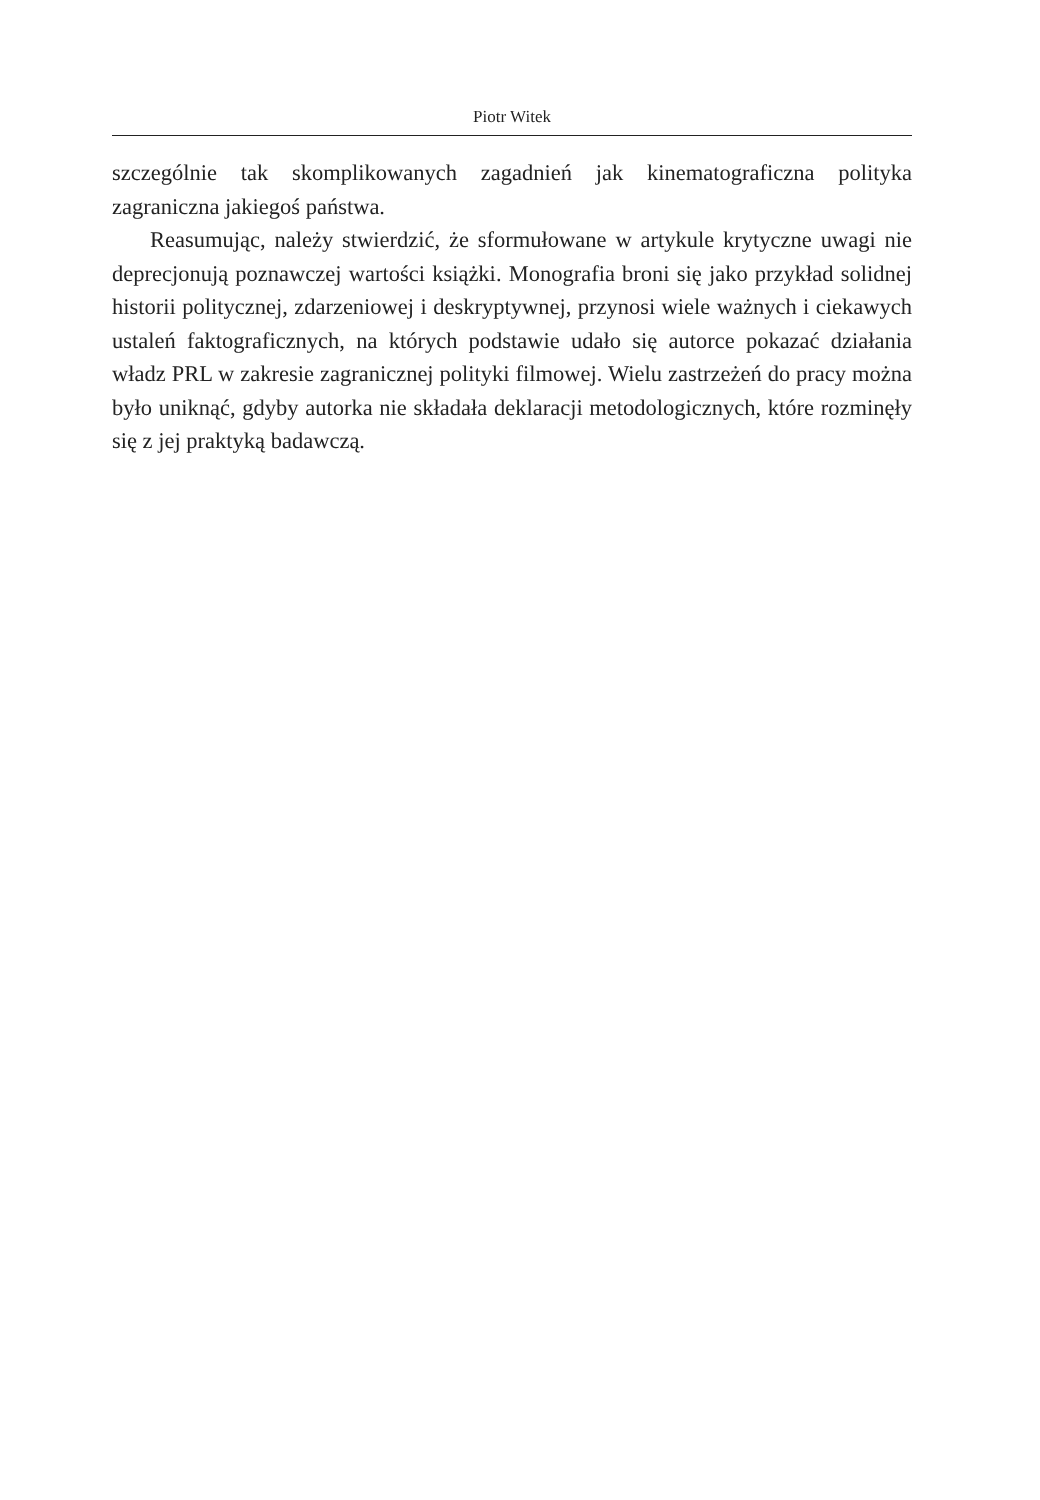Piotr Witek
szczególnie tak skomplikowanych zagadnień jak kinematograficzna polityka zagraniczna jakiegoś państwa.
Reasumując, należy stwierdzić, że sformułowane w artykule krytyczne uwagi nie deprecjonują poznawczej wartości książki. Monografia broni się jako przykład solidnej historii politycznej, zdarzeniowej i deskryptywnej, przynosi wiele ważnych i ciekawych ustaleń faktograficznych, na których podstawie udało się autorce pokazać działania władz PRL w zakresie zagranicznej polityki filmowej. Wielu zastrzeżeń do pracy można było uniknąć, gdyby autorka nie składała deklaracji metodologicznych, które rozminęły się z jej praktyką badawczą.